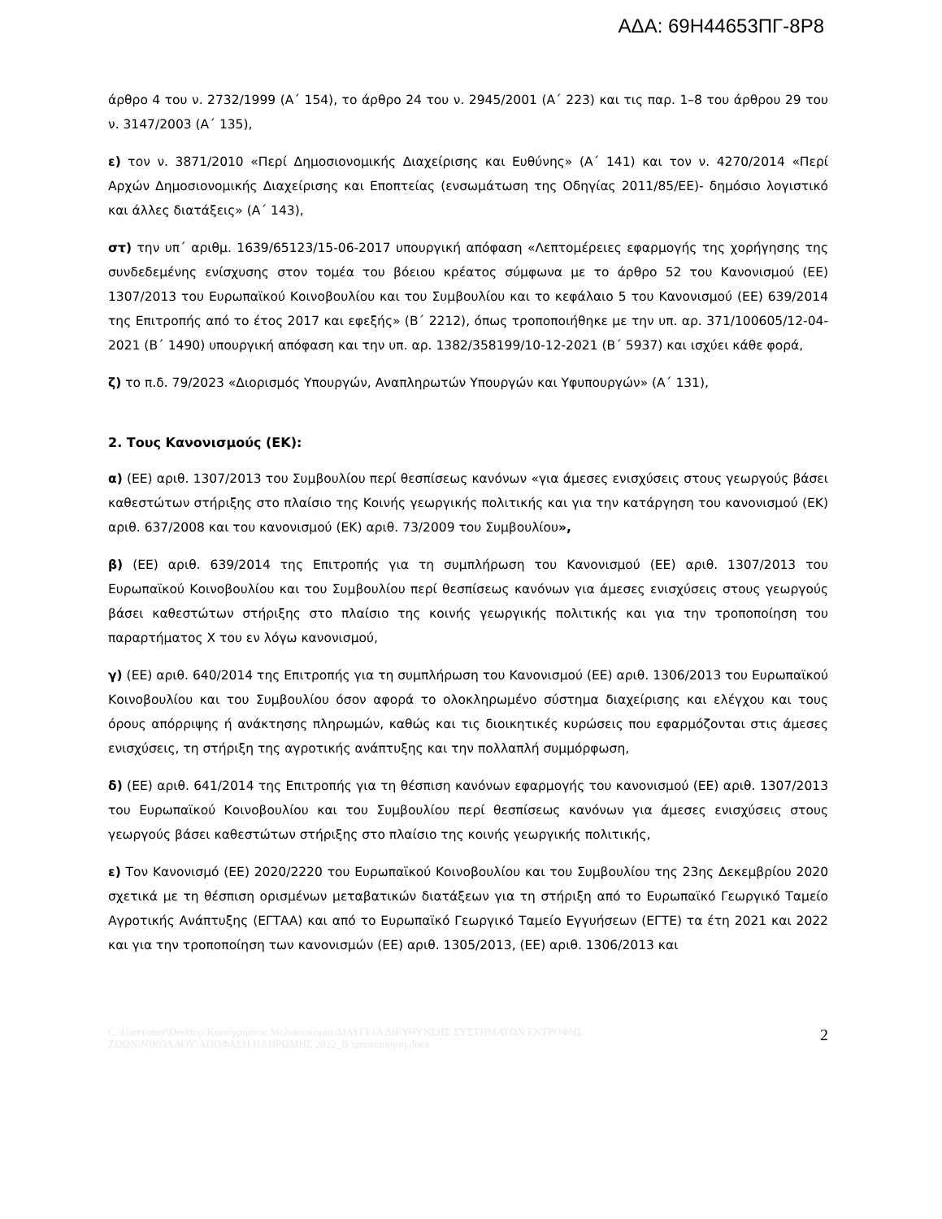ΑΔΑ: 69Η44653ΠΓ-8Ρ8
άρθρο 4 του ν. 2732/1999 (Α΄ 154), το άρθρο 24 του ν. 2945/2001 (Α΄ 223) και τις παρ. 1–8 του άρθρου 29 του ν. 3147/2003 (Α΄ 135),
ε) τον ν. 3871/2010 «Περί Δημοσιονομικής Διαχείρισης και Ευθύνης» (Α΄ 141) και τον ν. 4270/2014 «Περί Αρχών Δημοσιονομικής Διαχείρισης και Εποπτείας (ενσωμάτωση της Οδηγίας 2011/85/ΕΕ)- δημόσιο λογιστικό και άλλες διατάξεις» (Α΄ 143),
στ) την υπ΄ αριθμ. 1639/65123/15-06-2017 υπουργική απόφαση «Λεπτομέρειες εφαρμογής της χορήγησης της συνδεδεμένης ενίσχυσης στον τομέα του βόειου κρέατος σύμφωνα με το άρθρο 52 του Κανονισμού (ΕΕ) 1307/2013 του Ευρωπαϊκού Κοινοβουλίου και του Συμβουλίου και το κεφάλαιο 5 του Κανονισμού (ΕΕ) 639/2014 της Επιτροπής από το έτος 2017 και εφεξής» (Β΄ 2212), όπως τροποποιήθηκε με την υπ. αρ. 371/100605/12-04-2021 (Β΄ 1490) υπουργική απόφαση και την υπ. αρ. 1382/358199/10-12-2021 (Β΄ 5937) και ισχύει κάθε φορά,
ζ) το π.δ. 79/2023 «Διορισμός Υπουργών, Αναπληρωτών Υπουργών και Υφυπουργών» (Α΄ 131),
2. Τους Κανονισμούς (ΕΚ):
α) (ΕΕ) αριθ. 1307/2013 του Συμβουλίου περί θεσπίσεως κανόνων «για άμεσες ενισχύσεις στους γεωργούς βάσει καθεστώτων στήριξης στο πλαίσιο της Κοινής γεωργικής πολιτικής και για την κατάργηση του κανονισμού (ΕΚ) αριθ. 637/2008 και του κανονισμού (ΕΚ) αριθ. 73/2009 του Συμβουλίου»,
β) (ΕΕ) αριθ. 639/2014 της Επιτροπής για τη συμπλήρωση του Κανονισμού (ΕΕ) αριθ. 1307/2013 του Ευρωπαϊκού Κοινοβουλίου και του Συμβουλίου περί θεσπίσεως κανόνων για άμεσες ενισχύσεις στους γεωργούς βάσει καθεστώτων στήριξης στο πλαίσιο της κοινής γεωργικής πολιτικής και για την τροποποίηση του παραρτήματος Χ του εν λόγω κανονισμού,
γ) (ΕΕ) αριθ. 640/2014 της Επιτροπής για τη συμπλήρωση του Κανονισμού (ΕΕ) αριθ. 1306/2013 του Ευρωπαϊκού Κοινοβουλίου και του Συμβουλίου όσον αφορά το ολοκληρωμένο σύστημα διαχείρισης και ελέγχου και τους όρους απόρριψης ή ανάκτησης πληρωμών, καθώς και τις διοικητικές κυρώσεις που εφαρμόζονται στις άμεσες ενισχύσεις, τη στήριξη της αγροτικής ανάπτυξης και την πολλαπλή συμμόρφωση,
δ) (ΕΕ) αριθ. 641/2014 της Επιτροπής για τη θέσπιση κανόνων εφαρμογής του κανονισμού (ΕΕ) αριθ. 1307/2013 του Ευρωπαϊκού Κοινοβουλίου και του Συμβουλίου περί θεσπίσεως κανόνων για άμεσες ενισχύσεις στους γεωργούς βάσει καθεστώτων στήριξης στο πλαίσιο της κοινής γεωργικής πολιτικής,
ε) Τον Κανονισμό (ΕΕ) 2020/2220 του Ευρωπαϊκού Κοινοβουλίου και του Συμβουλίου της 23ης Δεκεμβρίου 2020 σχετικά με τη θέσπιση ορισμένων μεταβατικών διατάξεων για τη στήριξη από το Ευρωπαϊκό Γεωργικό Ταμείο Αγροτικής Ανάπτυξης (ΕΓΤΑΑ) και από το Ευρωπαϊκό Γεωργικό Ταμείο Εγγυήσεων (ΕΓΤΕ) τα έτη 2021 και 2022 και για την τροποποίηση των κανονισμών (ΕΕ) αριθ. 1305/2013, (ΕΕ) αριθ. 1306/2013 και
C:\Users\user\Desktop\Κοινόχρηστος Μελισσοκομία\ΔΙΑΥΓΕΙΑ ΔΙΕΥΘΥΝΣΗΣ ΣΥΣΤΗΜΑΤΩΝ ΕΚΤΡΟΦΗΣ
ΖΩΩΝ\ΝΙΚΟΛΑΟΥ\ΑΠΟΦΑΣΗ ΠΛΗΡΩΜΗΣ 2022_Β τροποποιηση.docx
2